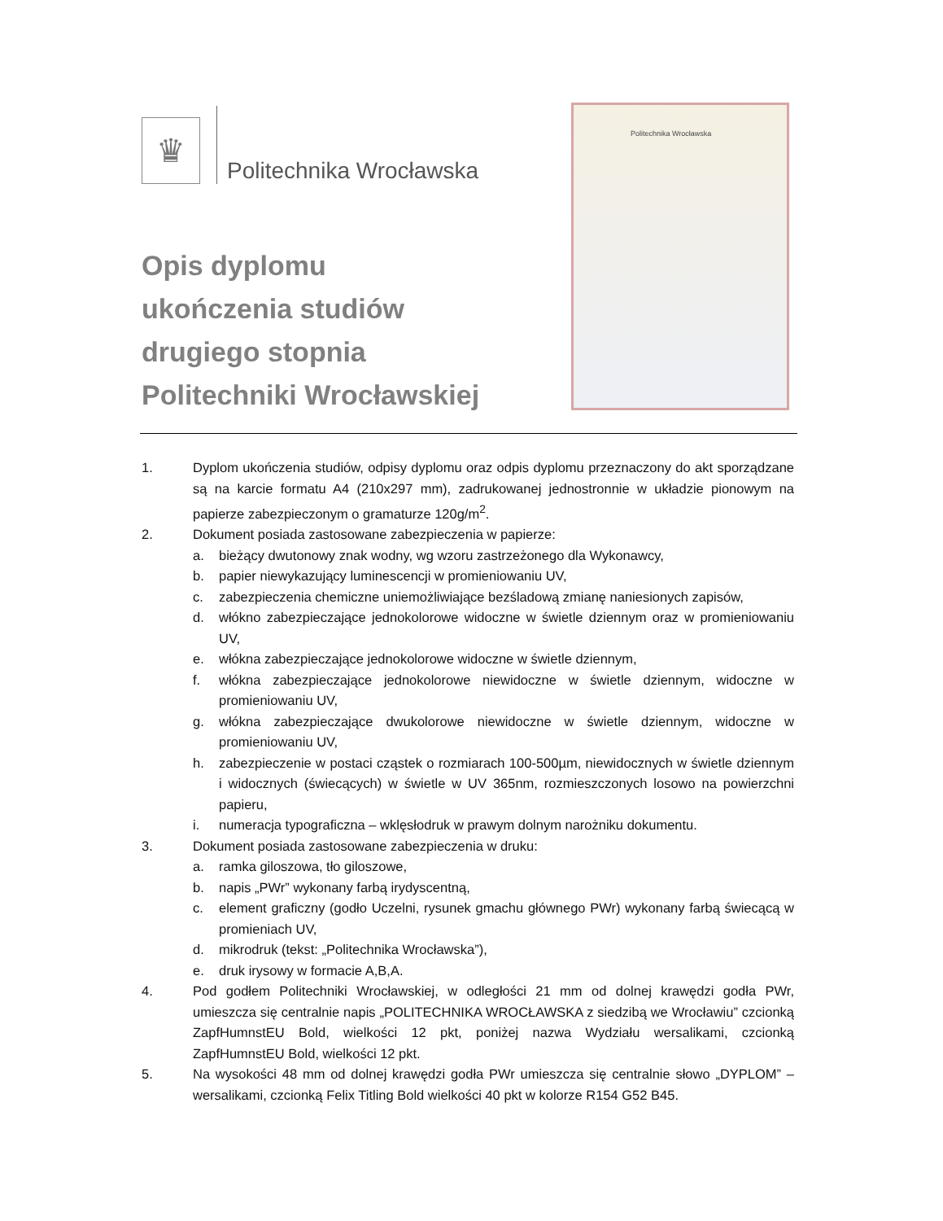♛
Politechnika Wrocławska
Politechnika Wrocławska
Opis dyplomu
ukończenia studiów
drugiego stopnia
Politechniki Wrocławskiej
1. Dyplom ukończenia studiów, odpisy dyplomu oraz odpis dyplomu przeznaczony do akt sporządzane są na karcie formatu A4 (210x297 mm), zadrukowanej jednostronnie w układzie pionowym na papierze zabezpieczonym o gramaturze 120g/m<sup>2</sup>.
2. Dokument posiada zastosowane zabezpieczenia w papierze:
a. bieżący dwutonowy znak wodny, wg wzoru zastrzeżonego dla Wykonawcy,
b. papier niewykazujący luminescencji w promieniowaniu UV,
c. zabezpieczenia chemiczne uniemożliwiające bezśladową zmianę naniesionych zapisów,
d. włókno zabezpieczające jednokolorowe widoczne w świetle dziennym oraz w promieniowaniu UV,
e. włókna zabezpieczające jednokolorowe widoczne w świetle dziennym,
f. włókna zabezpieczające jednokolorowe niewidoczne w świetle dziennym, widoczne w promieniowaniu UV,
g. włókna zabezpieczające dwukolorowe niewidoczne w świetle dziennym, widoczne w promieniowaniu UV,
h. zabezpieczenie w postaci cząstek o rozmiarach 100-500µm, niewidocznych w świetle dziennym i widocznych (świecących) w świetle w UV 365nm, rozmieszczonych losowo na powierzchni papieru,
i. numeracja typograficzna – wklęsłodruk w prawym dolnym narożniku dokumentu.
3. Dokument posiada zastosowane zabezpieczenia w druku:
a. ramka giloszowa, tło giloszowe,
b. napis „PWr” wykonany farbą irydyscentną,
c. element graficzny (godło Uczelni, rysunek gmachu głównego PWr) wykonany farbą świecącą w promieniach UV,
d. mikrodruk (tekst: „Politechnika Wrocławska”),
e. druk irysowy w formacie A,B,A.
4. Pod godłem Politechniki Wrocławskiej, w odległości 21 mm od dolnej krawędzi godła PWr, umieszcza się centralnie napis „POLITECHNIKA WROCŁAWSKA z siedzibą we Wrocławiu” czcionką ZapfHumnstEU Bold, wielkości 12 pkt, poniżej nazwa Wydziału wersalikami, czcionką ZapfHumnstEU Bold, wielkości 12 pkt.
5. Na wysokości 48 mm od dolnej krawędzi godła PWr umieszcza się centralnie słowo „DYPLOM” – wersalikami, czcionką Felix Titling Bold wielkości 40 pkt w kolorze R154 G52 B45.